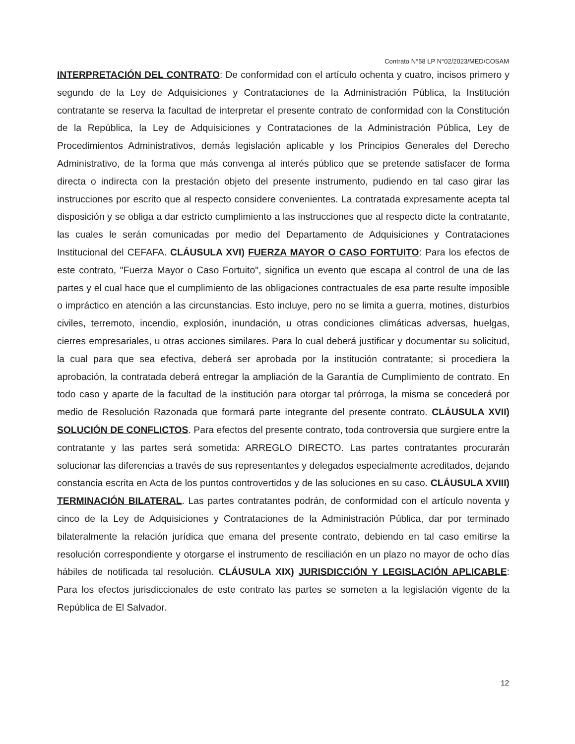Contrato N°58 LP N°02/2023/MED/COSAM
INTERPRETACIÓN DEL CONTRATO: De conformidad con el artículo ochenta y cuatro, incisos primero y segundo de la Ley de Adquisiciones y Contrataciones de la Administración Pública, la Institución contratante se reserva la facultad de interpretar el presente contrato de conformidad con la Constitución de la República, la Ley de Adquisiciones y Contrataciones de la Administración Pública, Ley de Procedimientos Administrativos, demás legislación aplicable y los Principios Generales del Derecho Administrativo, de la forma que más convenga al interés público que se pretende satisfacer de forma directa o indirecta con la prestación objeto del presente instrumento, pudiendo en tal caso girar las instrucciones por escrito que al respecto considere convenientes. La contratada expresamente acepta tal disposición y se obliga a dar estricto cumplimiento a las instrucciones que al respecto dicte la contratante, las cuales le serán comunicadas por medio del Departamento de Adquisiciones y Contrataciones Institucional del CEFAFA. CLÁUSULA XVI) FUERZA MAYOR O CASO FORTUITO: Para los efectos de este contrato, "Fuerza Mayor o Caso Fortuito", significa un evento que escapa al control de una de las partes y el cual hace que el cumplimiento de las obligaciones contractuales de esa parte resulte imposible o impráctico en atención a las circunstancias. Esto incluye, pero no se limita a guerra, motines, disturbios civiles, terremoto, incendio, explosión, inundación, u otras condiciones climáticas adversas, huelgas, cierres empresariales, u otras acciones similares. Para lo cual deberá justificar y documentar su solicitud, la cual para que sea efectiva, deberá ser aprobada por la institución contratante; si procediera la aprobación, la contratada deberá entregar la ampliación de la Garantía de Cumplimiento de contrato. En todo caso y aparte de la facultad de la institución para otorgar tal prórroga, la misma se concederá por medio de Resolución Razonada que formará parte integrante del presente contrato. CLÁUSULA XVII) SOLUCIÓN DE CONFLICTOS. Para efectos del presente contrato, toda controversia que surgiere entre la contratante y las partes será sometida: ARREGLO DIRECTO. Las partes contratantes procurarán solucionar las diferencias a través de sus representantes y delegados especialmente acreditados, dejando constancia escrita en Acta de los puntos controvertidos y de las soluciones en su caso. CLÁUSULA XVIII) TERMINACIÓN BILATERAL. Las partes contratantes podrán, de conformidad con el artículo noventa y cinco de la Ley de Adquisiciones y Contrataciones de la Administración Pública, dar por terminado bilateralmente la relación jurídica que emana del presente contrato, debiendo en tal caso emitirse la resolución correspondiente y otorgarse el instrumento de resciliación en un plazo no mayor de ocho días hábiles de notificada tal resolución. CLÁUSULA XIX) JURISDICCIÓN Y LEGISLACIÓN APLICABLE: Para los efectos jurisdiccionales de este contrato las partes se someten a la legislación vigente de la República de El Salvador.
12